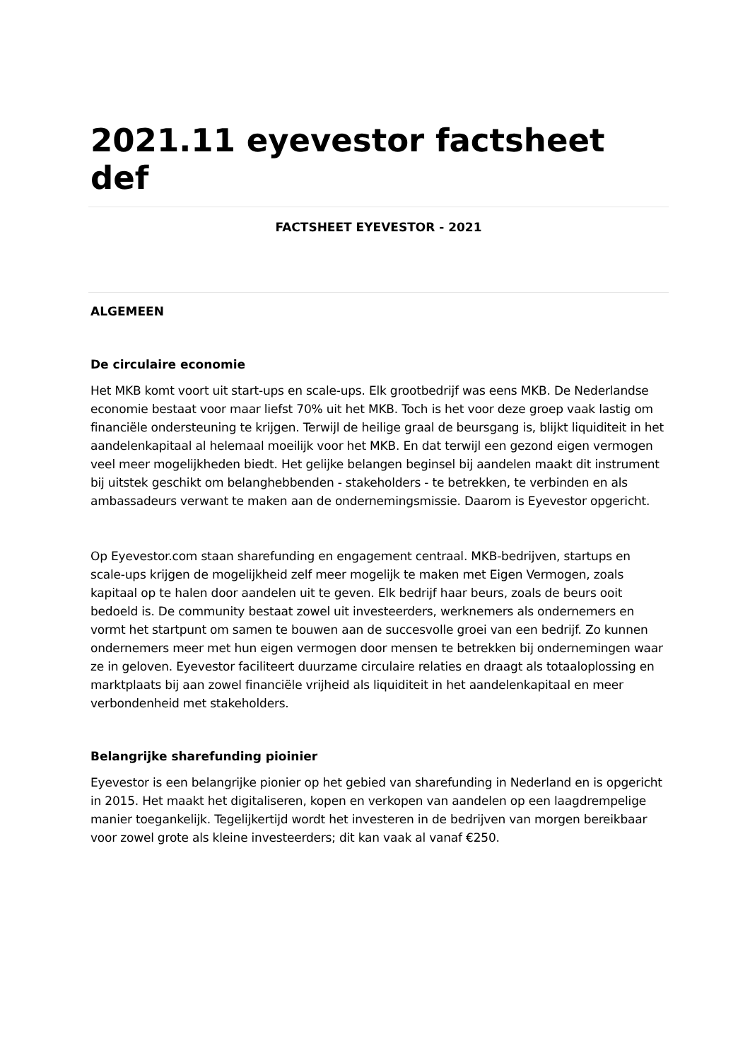2021.11 eyevestor factsheet def
FACTSHEET EYEVESTOR - 2021
ALGEMEEN
De circulaire economie
Het MKB komt voort uit start-ups en scale-ups. Elk grootbedrijf was eens MKB. De Nederlandse economie bestaat voor maar liefst 70% uit het MKB. Toch is het voor deze groep vaak lastig om financiële ondersteuning te krijgen. Terwijl de heilige graal de beursgang is, blijkt liquiditeit in het aandelenkapitaal al helemaal moeilijk voor het MKB. En dat terwijl een gezond eigen vermogen veel meer mogelijkheden biedt. Het gelijke belangen beginsel bij aandelen maakt dit instrument bij uitstek geschikt om belanghebbenden - stakeholders - te betrekken, te verbinden en als ambassadeurs verwant te maken aan de ondernemingsmissie. Daarom is Eyevestor opgericht.
Op Eyevestor.com staan sharefunding en engagement centraal. MKB-bedrijven, startups en scale-ups krijgen de mogelijkheid zelf meer mogelijk te maken met Eigen Vermogen, zoals kapitaal op te halen door aandelen uit te geven. Elk bedrijf haar beurs, zoals de beurs ooit bedoeld is. De community bestaat zowel uit investeerders, werknemers als ondernemers en vormt het startpunt om samen te bouwen aan de succesvolle groei van een bedrijf. Zo kunnen ondernemers meer met hun eigen vermogen door mensen te betrekken bij ondernemingen waar ze in geloven. Eyevestor faciliteert duurzame circulaire relaties en draagt als totaaloplossing en marktplaats bij aan zowel financiële vrijheid als liquiditeit in het aandelenkapitaal en meer verbondenheid met stakeholders.
Belangrijke sharefunding pioinier
Eyevestor is een belangrijke pionier op het gebied van sharefunding in Nederland en is opgericht in 2015. Het maakt het digitaliseren, kopen en verkopen van aandelen op een laagdrempelige manier toegankelijk. Tegelijkertijd wordt het investeren in de bedrijven van morgen bereikbaar voor zowel grote als kleine investeerders; dit kan vaak al vanaf €250.